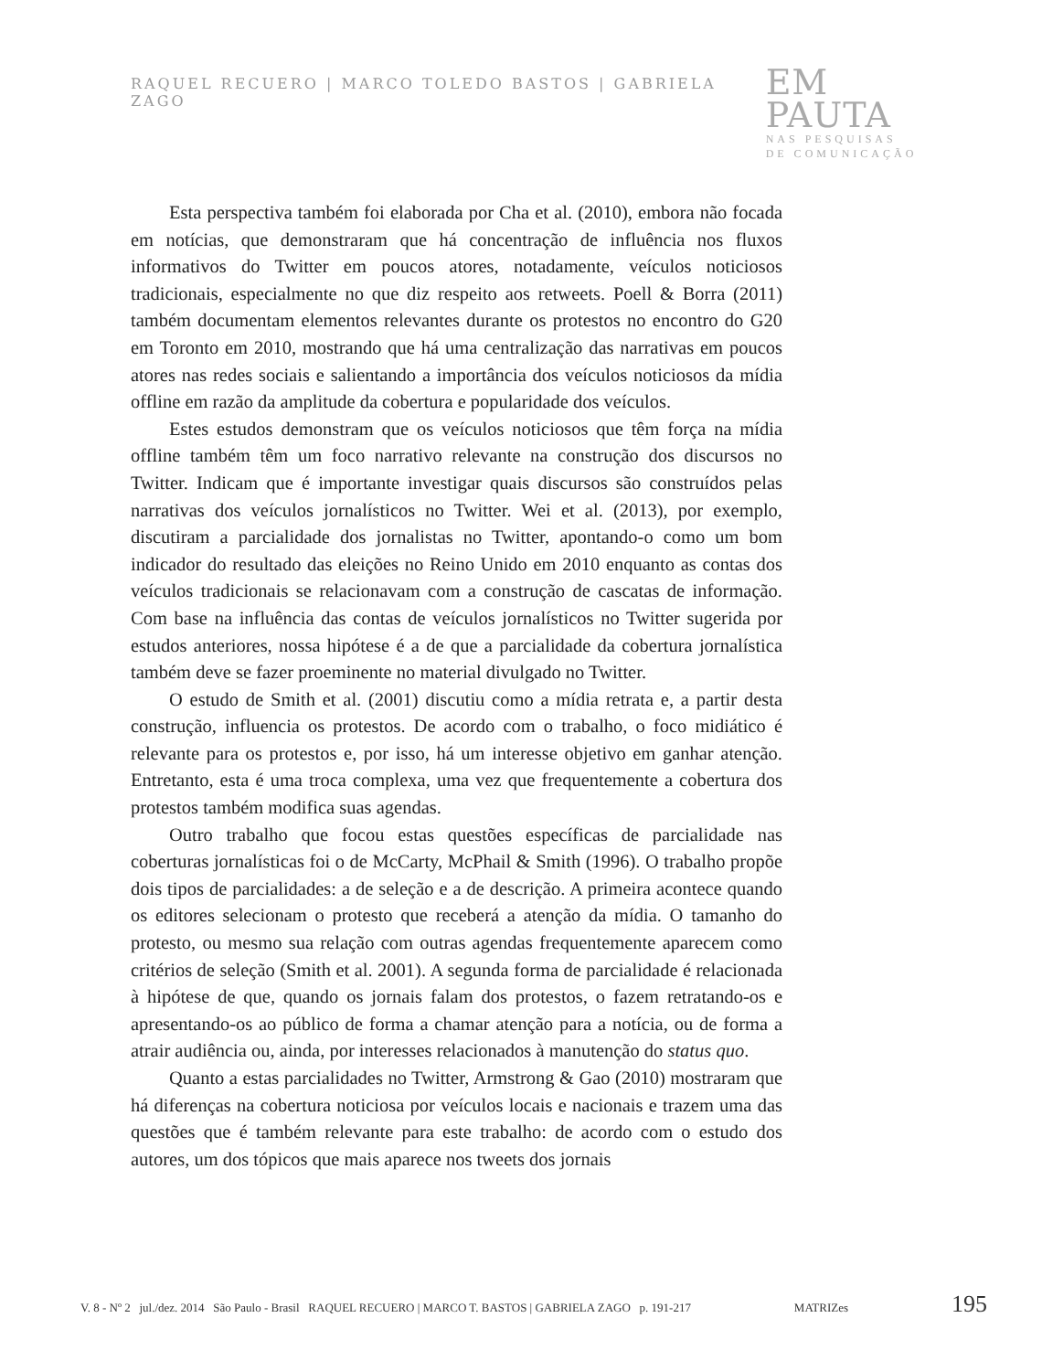RAQUEL RECUERO | MARCO TOLEDO BASTOS | GABRIELA ZAGO
EM PAUTA
NAS PESQUISAS
DE COMUNICAÇÃO
Esta perspectiva também foi elaborada por Cha et al. (2010), embora não focada em notícias, que demonstraram que há concentração de influência nos fluxos informativos do Twitter em poucos atores, notadamente, veículos noticiosos tradicionais, especialmente no que diz respeito aos retweets. Poell & Borra (2011) também documentam elementos relevantes durante os protestos no encontro do G20 em Toronto em 2010, mostrando que há uma centralização das narrativas em poucos atores nas redes sociais e salientando a importância dos veículos noticiosos da mídia offline em razão da amplitude da cobertura e popularidade dos veículos.
Estes estudos demonstram que os veículos noticiosos que têm força na mídia offline também têm um foco narrativo relevante na construção dos discursos no Twitter. Indicam que é importante investigar quais discursos são construídos pelas narrativas dos veículos jornalísticos no Twitter. Wei et al. (2013), por exemplo, discutiram a parcialidade dos jornalistas no Twitter, apontando-o como um bom indicador do resultado das eleições no Reino Unido em 2010 enquanto as contas dos veículos tradicionais se relacionavam com a construção de cascatas de informação. Com base na influência das contas de veículos jornalísticos no Twitter sugerida por estudos anteriores, nossa hipótese é a de que a parcialidade da cobertura jornalística também deve se fazer proeminente no material divulgado no Twitter.
O estudo de Smith et al. (2001) discutiu como a mídia retrata e, a partir desta construção, influencia os protestos. De acordo com o trabalho, o foco midiático é relevante para os protestos e, por isso, há um interesse objetivo em ganhar atenção. Entretanto, esta é uma troca complexa, uma vez que frequentemente a cobertura dos protestos também modifica suas agendas.
Outro trabalho que focou estas questões específicas de parcialidade nas coberturas jornalísticas foi o de McCarty, McPhail & Smith (1996). O trabalho propõe dois tipos de parcialidades: a de seleção e a de descrição. A primeira acontece quando os editores selecionam o protesto que receberá a atenção da mídia. O tamanho do protesto, ou mesmo sua relação com outras agendas frequentemente aparecem como critérios de seleção (Smith et al. 2001). A segunda forma de parcialidade é relacionada à hipótese de que, quando os jornais falam dos protestos, o fazem retratando-os e apresentando-os ao público de forma a chamar atenção para a notícia, ou de forma a atrair audiência ou, ainda, por interesses relacionados à manutenção do status quo.
Quanto a estas parcialidades no Twitter, Armstrong & Gao (2010) mostraram que há diferenças na cobertura noticiosa por veículos locais e nacionais e trazem uma das questões que é também relevante para este trabalho: de acordo com o estudo dos autores, um dos tópicos que mais aparece nos tweets dos jornais
V. 8 - Nº 2 jul./dez. 2014 São Paulo - Brasil RAQUEL RECUERO | MARCO T. BASTOS | GABRIELA ZAGO p. 191-217 MATRIZes 195